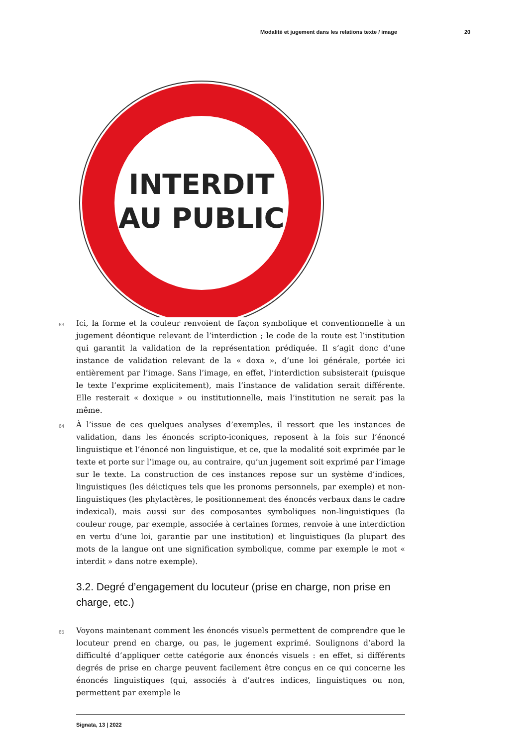Modalité et jugement dans les relations texte / image 20
INTERDIT
AU PUBLIC
63
Ici, la forme et la couleur renvoient de façon symbolique et conventionnelle à un jugement déontique relevant de l’interdiction ; le code de la route est l’institution qui garantit la validation de la représentation prédiquée. Il s’agit donc d’une instance de validation relevant de la « doxa », d’une loi générale, portée ici entièrement par l’image. Sans l’image, en effet, l’interdiction subsisterait (puisque le texte l’exprime explicitement), mais l’instance de validation serait différente. Elle resterait « doxique » ou institutionnelle, mais l’institution ne serait pas la même.
64
À l’issue de ces quelques analyses d’exemples, il ressort que les instances de validation, dans les énoncés scripto-iconiques, reposent à la fois sur l’énoncé linguistique et l’énoncé non linguistique, et ce, que la modalité soit exprimée par le texte et porte sur l’image ou, au contraire, qu’un jugement soit exprimé par l’image sur le texte. La construction de ces instances repose sur un système d’indices, linguistiques (les déictiques tels que les pronoms personnels, par exemple) et non-linguistiques (les phylactères, le positionnement des énoncés verbaux dans le cadre indexical), mais aussi sur des composantes symboliques non-linguistiques (la couleur rouge, par exemple, associée à certaines formes, renvoie à une interdiction en vertu d’une loi, garantie par une institution) et linguistiques (la plupart des mots de la langue ont une signification symbolique, comme par exemple le mot « interdit » dans notre exemple).
3.2. Degré d’engagement du locuteur (prise en charge, non prise en charge, etc.)
65
Voyons maintenant comment les énoncés visuels permettent de comprendre que le locuteur prend en charge, ou pas, le jugement exprimé. Soulignons d’abord la difficulté d’appliquer cette catégorie aux énoncés visuels : en effet, si différents degrés de prise en charge peuvent facilement être conçus en ce qui concerne les énoncés linguistiques (qui, associés à d’autres indices, linguistiques ou non, permettent par exemple le
Signata, 13 | 2022